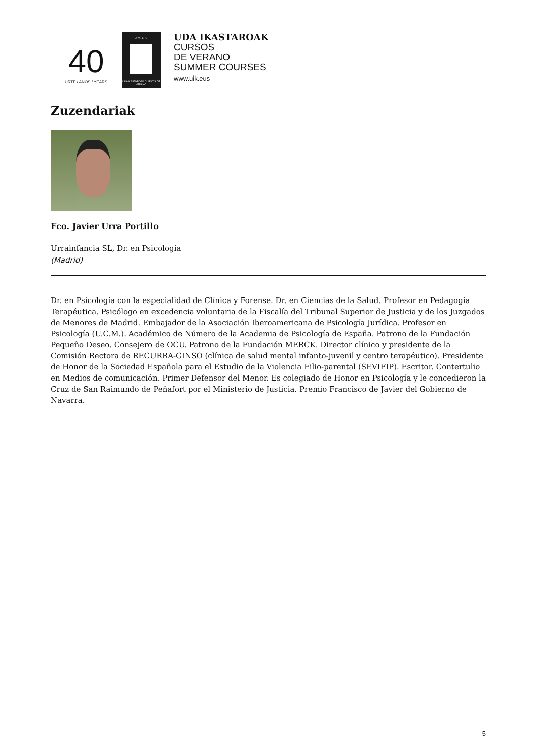40
URTE / AÑOS / YEARS
UPV / EHU
UDA IKASTAROAK CURSOS DE VERANO
UDA IKASTAROAK
CURSOS
DE VERANO
SUMMER COURSES
www.uik.eus
Zuzendariak
Fco. Javier Urra Portillo
Urrainfancia SL, Dr. en Psicología
(Madrid)
Dr. en Psicología con la especialidad de Clínica y Forense. Dr. en Ciencias de la Salud. Profesor en Pedagogía Terapéutica. Psicólogo en excedencia voluntaria de la Fiscalía del Tribunal Superior de Justicia y de los Juzgados de Menores de Madrid. Embajador de la Asociación Iberoamericana de Psicología Jurídica. Profesor en Psicología (U.C.M.). Académico de Número de la Academia de Psicología de España. Patrono de la Fundación Pequeño Deseo. Consejero de OCU. Patrono de la Fundación MERCK. Director clínico y presidente de la Comisión Rectora de RECURRA-GINSO (clínica de salud mental infanto-juvenil y centro terapéutico). Presidente de Honor de la Sociedad Española para el Estudio de la Violencia Filio-parental (SEVIFIP). Escritor. Contertulio en Medios de comunicación. Primer Defensor del Menor. Es colegiado de Honor en Psicología y le concedieron la Cruz de San Raimundo de Peñafort por el Ministerio de Justicia. Premio Francisco de Javier del Gobierno de Navarra.
5